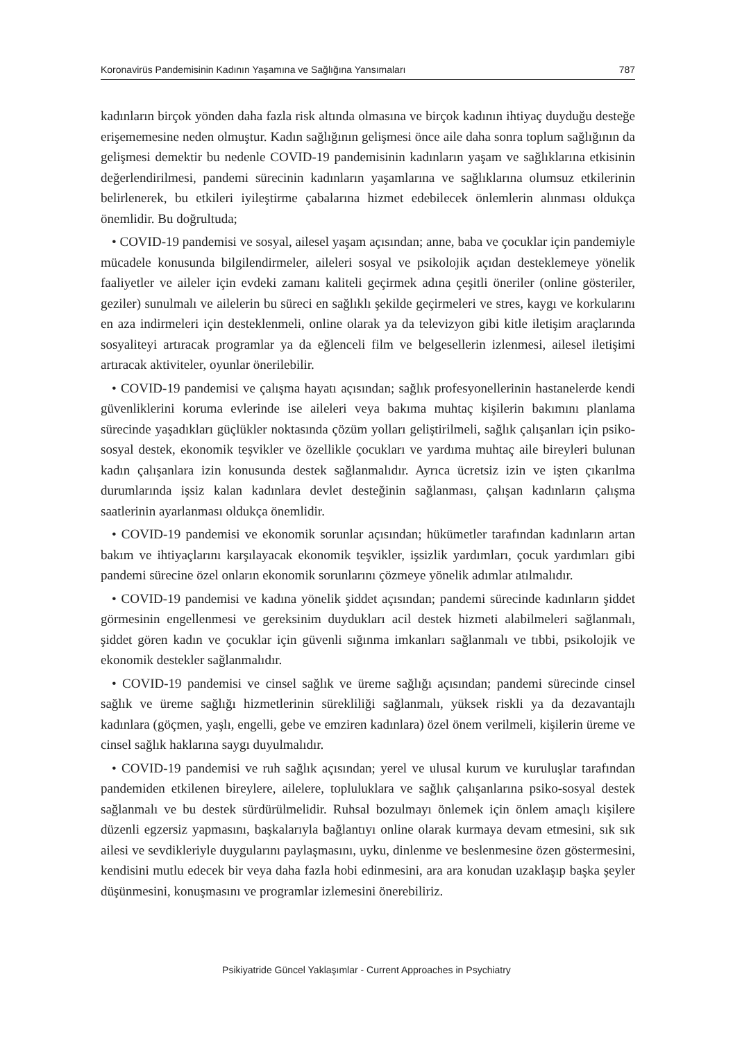Koronavirüs Pandemisinin Kadının Yaşamına ve Sağlığına Yansımaları 787
kadınların birçok yönden daha fazla risk altında olmasına ve birçok kadının ihtiyaç duyduğu desteğe erişememesine neden olmuştur. Kadın sağlığının gelişmesi önce aile daha sonra toplum sağlığının da gelişmesi demektir bu nedenle COVID-19 pandemisinin kadınların yaşam ve sağlıklarına etkisinin değerlendirilmesi, pandemi sürecinin kadınların yaşamlarına ve sağlıklarına olumsuz etkilerinin belirlenerek, bu etkileri iyileştirme çabalarına hizmet edebilecek önlemlerin alınması oldukça önemlidir. Bu doğrultuda;
• COVID-19 pandemisi ve sosyal, ailesel yaşam açısından; anne, baba ve çocuklar için pandemiyle mücadele konusunda bilgilendirmeler, aileleri sosyal ve psikolojik açıdan desteklemeye yönelik faaliyetler ve aileler için evdeki zamanı kaliteli geçirmek adına çeşitli öneriler (online gösteriler, geziler) sunulmalı ve ailelerin bu süreci en sağlıklı şekilde geçirmeleri ve stres, kaygı ve korkularını en aza indirmeleri için desteklenmeli, online olarak ya da televizyon gibi kitle iletişim araçlarında sosyaliteyi artıracak programlar ya da eğlenceli film ve belgesellerin izlenmesi, ailesel iletişimi artıracak aktiviteler, oyunlar önerilebilir.
• COVID-19 pandemisi ve çalışma hayatı açısından; sağlık profesyonellerinin hastanelerde kendi güvenliklerini koruma evlerinde ise aileleri veya bakıma muhtaç kişilerin bakımını planlama sürecinde yaşadıkları güçlükler noktasında çözüm yolları geliştirilmeli, sağlık çalışanları için psiko-sosyal destek, ekonomik teşvikler ve özellikle çocukları ve yardıma muhtaç aile bireyleri bulunan kadın çalışanlara izin konusunda destek sağlanmalıdır. Ayrıca ücretsiz izin ve işten çıkarılma durumlarında işsiz kalan kadınlara devlet desteğinin sağlanması, çalışan kadınların çalışma saatlerinin ayarlanması oldukça önemlidir.
• COVID-19 pandemisi ve ekonomik sorunlar açısından; hükümetler tarafından kadınların artan bakım ve ihtiyaçlarını karşılayacak ekonomik teşvikler, işsizlik yardımları, çocuk yardımları gibi pandemi sürecine özel onların ekonomik sorunlarını çözmeye yönelik adımlar atılmalıdır.
• COVID-19 pandemisi ve kadına yönelik şiddet açısından; pandemi sürecinde kadınların şiddet görmesinin engellenmesi ve gereksinim duydukları acil destek hizmeti alabilmeleri sağlanmalı, şiddet gören kadın ve çocuklar için güvenli sığınma imkanları sağlanmalı ve tıbbi, psikolojik ve ekonomik destekler sağlanmalıdır.
• COVID-19 pandemisi ve cinsel sağlık ve üreme sağlığı açısından; pandemi sürecinde cinsel sağlık ve üreme sağlığı hizmetlerinin sürekliliği sağlanmalı, yüksek riskli ya da dezavantajlı kadınlara (göçmen, yaşlı, engelli, gebe ve emziren kadınlara) özel önem verilmeli, kişilerin üreme ve cinsel sağlık haklarına saygı duyulmalıdır.
• COVID-19 pandemisi ve ruh sağlık açısından; yerel ve ulusal kurum ve kuruluşlar tarafından pandemiden etkilenen bireylere, ailelere, topluluklara ve sağlık çalışanlarına psiko-sosyal destek sağlanmalı ve bu destek sürdürülmelidir. Ruhsal bozulmayı önlemek için önlem amaçlı kişilere düzenli egzersiz yapmasını, başkalarıyla bağlantıyı online olarak kurmaya devam etmesini, sık sık ailesi ve sevdikleriyle duygularını paylaşmasını, uyku, dinlenme ve beslenmesine özen göstermesini, kendisini mutlu edecek bir veya daha fazla hobi edinmesini, ara ara konudan uzaklaşıp başka şeyler düşünmesini, konuşmasını ve programlar izlemesini önerebiliriz.
Psikiyatride Güncel Yaklaşımlar - Current Approaches in Psychiatry